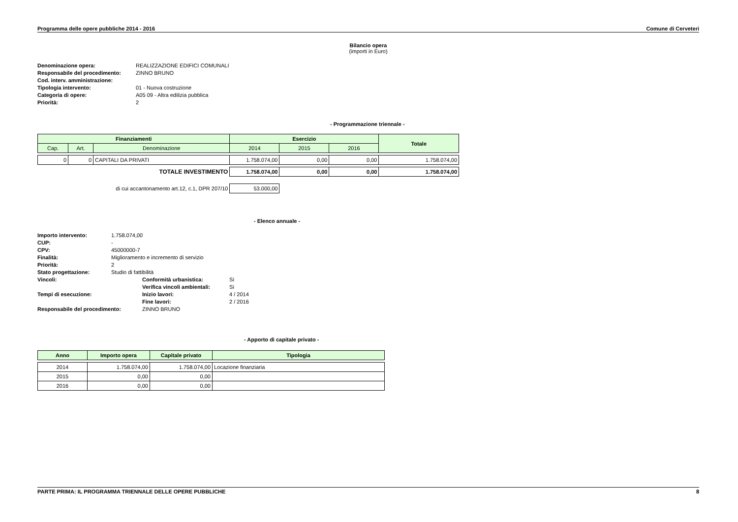Programma delle opere pubbliche 2014 - 2016 Comune di Cerveteri
Bilancio opera
(importi in Euro)
| Denominazione opera: | REALIZZAZIONE EDIFICI COMUNALI |
| Responsabile del procedimento: | ZINNO BRUNO |
| Cod. interv. amministrazione: | |
| Tipologia intervento: | 01 - Nuova costruzione |
| Categoria di opere: | A05 09 - Altra edilizia pubblica |
| Priorità: | 2 |
- Programmazione triennale -
| Finanziamenti | | | Esercizio | | | Totale |
| --- | --- | --- | --- | --- | --- | --- |
| Cap. | Art. | Denominazione | 2014 | 2015 | 2016 | |
| 0 | 0 | CAPITALI DA PRIVATI | 1.758.074,00 | 0,00 | 0,00 | 1.758.074,00 |
| TOTALE INVESTIMENTO | | | 1.758.074,00 | 0,00 | 0,00 | 1.758.074,00 |
| di cui accantonamento art.12, c.1, DPR 207/10 | | | 53.000,00 | | | |
- Elenco annuale -
| Importo intervento: | 1.758.074,00 | | |
| CUP: | - | | |
| CPV: | 45000000-7 | | |
| Finalità: | Miglioramento e incremento di servizio | | |
| Priorità: | 2 | | |
| Stato progettazione: | Studio di fattibilità | | |
| Vincoli: | | Conformità urbanistica: | Sì |
| | | Verifica vincoli ambientali: | Sì |
| Tempi di esecuzione: | | Inizio lavori: | 4 / 2014 |
| | | Fine lavori: | 2 / 2016 |
| Responsabile del procedimento: | | ZINNO BRUNO | |
- Apporto di capitale privato -
| Anno | Importo opera | Capitale privato | Tipologia |
| --- | --- | --- | --- |
| 2014 | 1.758.074,00 | 1.758.074,00 | Locazione finanziaria |
| 2015 | 0,00 | 0,00 | |
| 2016 | 0,00 | 0,00 | |
PARTE PRIMA: IL PROGRAMMA TRIENNALE DELLE OPERE PUBBLICHE 8